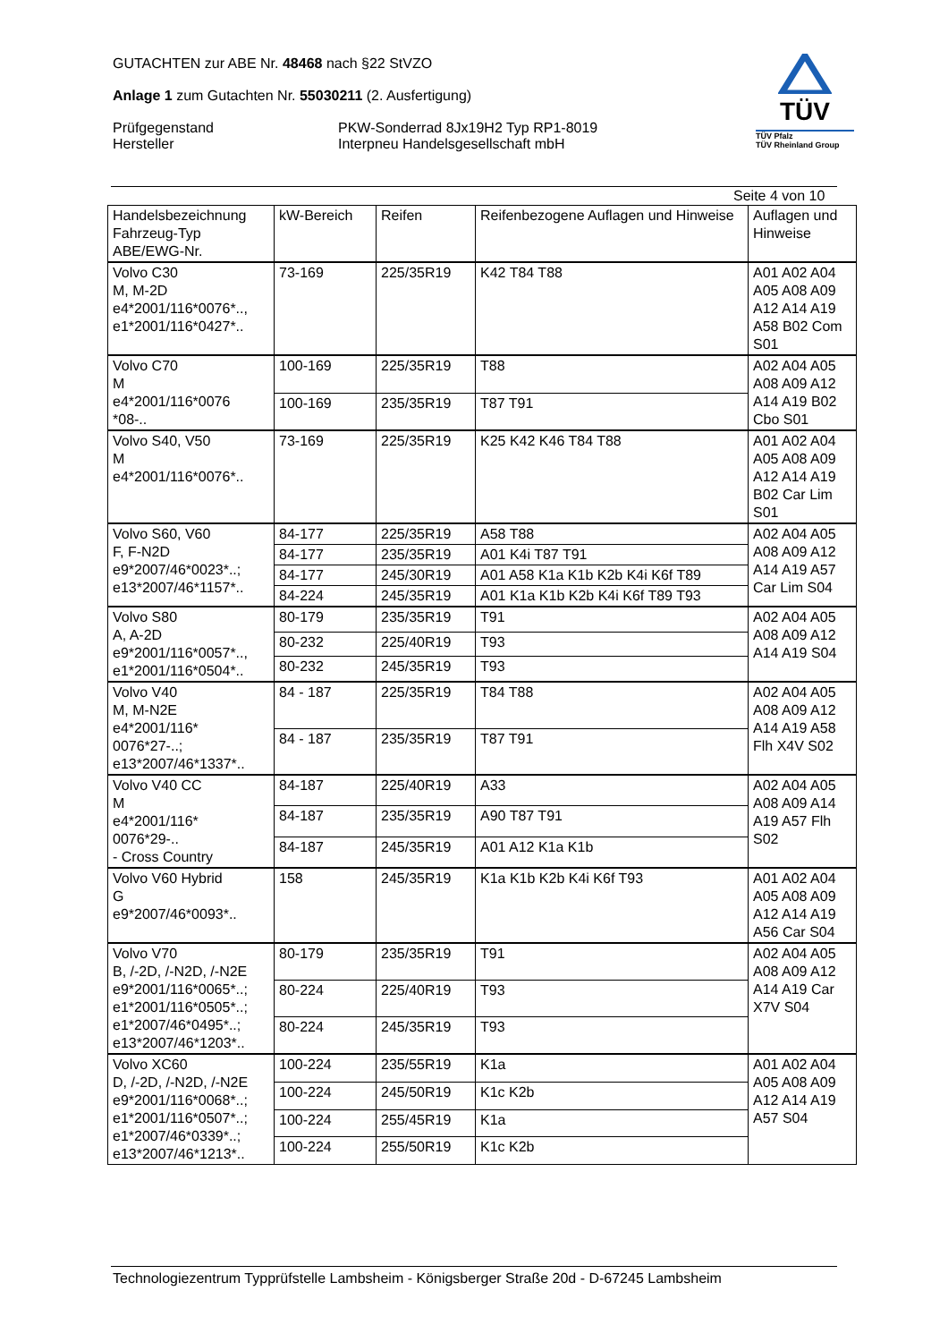GUTACHTEN zur ABE Nr. 48468 nach §22 StVZO
Anlage 1 zum Gutachten Nr. 55030211 (2. Ausfertigung)
Prüfgegenstand
Hersteller
PKW-Sonderrad 8Jx19H2 Typ RP1-8019
Interpneu Handelsgesellschaft mbH
TÜV
TÜV Pfalz
TÜV Rheinland Group
Seite 4 von 10
| Handelsbezeichnung Fahrzeug-Typ ABE/EWG-Nr. | kW-Bereich | Reifen | Reifenbezogene Auflagen und Hinweise | Auflagen und Hinweise |
| Volvo C30 M, M-2D e4*2001/116*0076*.., e1*2001/116*0427*.. | 73-169 | 225/35R19 | K42 T84 T88 | A01 A02 A04 A05 A08 A09 A12 A14 A19 A58 B02 Com S01 |
| Volvo C70 M e4*2001/116*0076 *08-.. | 100-169 | 225/35R19 | T88 | A02 A04 A05 A08 A09 A12 A14 A19 B02 Cbo S01 |
| | 100-169 | 235/35R19 | T87 T91 | |
| Volvo S40, V50 M e4*2001/116*0076*.. | 73-169 | 225/35R19 | K25 K42 K46 T84 T88 | A01 A02 A04 A05 A08 A09 A12 A14 A19 B02 Car Lim S01 |
| Volvo S60, V60 F, F-N2D e9*2007/46*0023*..; e13*2007/46*1157*.. | 84-177 | 225/35R19 | A58 T88 | A02 A04 A05 A08 A09 A12 A14 A19 A57 Car Lim S04 |
| | 84-177 | 235/35R19 | A01 K4i T87 T91 | |
| | 84-177 | 245/30R19 | A01 A58 K1a K1b K2b K4i K6f T89 | |
| | 84-224 | 245/35R19 | A01 K1a K1b K2b K4i K6f T89 T93 | |
| Volvo S80 A, A-2D e9*2001/116*0057*.., e1*2001/116*0504*.. | 80-179 | 235/35R19 | T91 | A02 A04 A05 A08 A09 A12 A14 A19 S04 |
| | 80-232 | 225/40R19 | T93 | |
| | 80-232 | 245/35R19 | T93 | |
| Volvo V40 M, M-N2E e4*2001/116* 0076*27-..; e13*2007/46*1337*.. | 84 - 187 | 225/35R19 | T84 T88 | A02 A04 A05 A08 A09 A12 A14 A19 A58 Flh X4V S02 |
| | 84 - 187 | 235/35R19 | T87 T91 | |
| Volvo V40 CC M e4*2001/116* 0076*29-.. - Cross Country | 84-187 | 225/40R19 | A33 | A02 A04 A05 A08 A09 A14 A19 A57 Flh S02 |
| | 84-187 | 235/35R19 | A90 T87 T91 | |
| | 84-187 | 245/35R19 | A01 A12 K1a K1b | |
| Volvo V60 Hybrid G e9*2007/46*0093*.. | 158 | 245/35R19 | K1a K1b K2b K4i K6f T93 | A01 A02 A04 A05 A08 A09 A12 A14 A19 A56 Car S04 |
| Volvo V70 B, /-2D, /-N2D, /-N2E e9*2001/116*0065*..; e1*2001/116*0505*..; e1*2007/46*0495*..; e13*2007/46*1203*.. | 80-179 | 235/35R19 | T91 | A02 A04 A05 A08 A09 A12 A14 A19 Car X7V S04 |
| | 80-224 | 225/40R19 | T93 | |
| | 80-224 | 245/35R19 | T93 | |
| Volvo XC60 D, /-2D, /-N2D, /-N2E e9*2001/116*0068*..; e1*2001/116*0507*..; e1*2007/46*0339*..; e13*2007/46*1213*.. | 100-224 | 235/55R19 | K1a | A01 A02 A04 A05 A08 A09 A12 A14 A19 A57 S04 |
| | 100-224 | 245/50R19 | K1c K2b | |
| | 100-224 | 255/45R19 | K1a | |
| | 100-224 | 255/50R19 | K1c K2b | |
Technologiezentrum Typprüfstelle Lambsheim - Königsberger Straße 20d - D-67245 Lambsheim